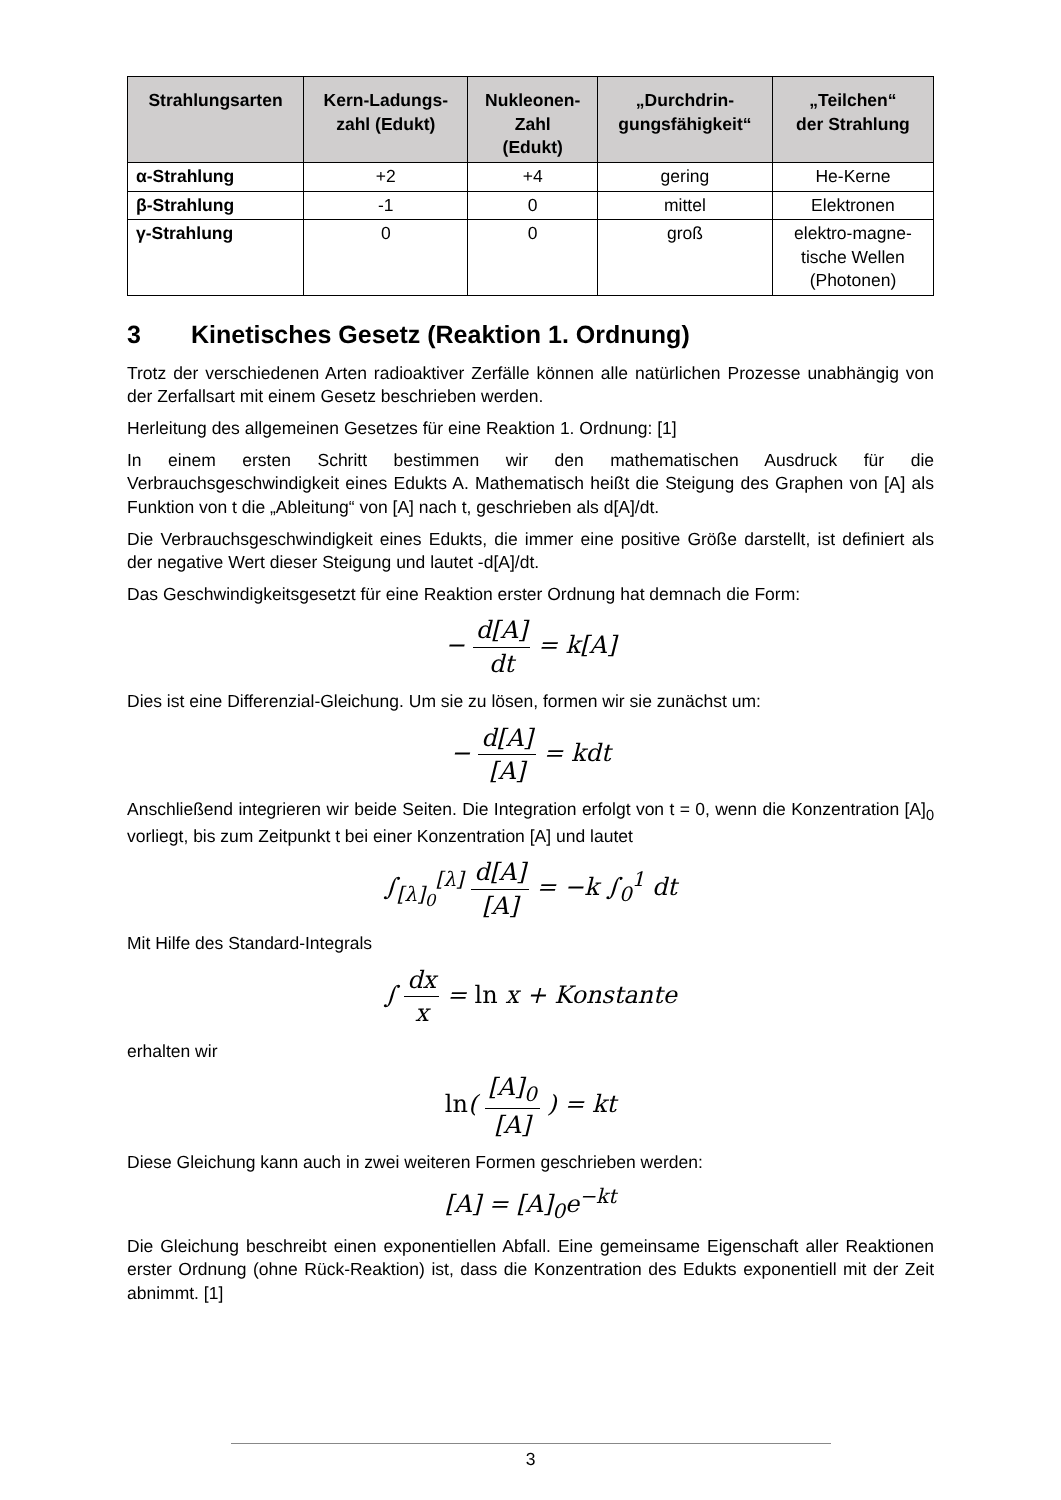| Strahlungsarten | Kern-Ladungs- zahl (Edukt) | Nukleonen- Zahl (Edukt) | „Durchdrin- gungsfähigkeit“ | „Teilchen“ der Strahlung |
| --- | --- | --- | --- | --- |
| α-Strahlung | +2 | +4 | gering | He-Kerne |
| β-Strahlung | -1 | 0 | mittel | Elektronen |
| γ-Strahlung | 0 | 0 | groß | elektro-magne- tische Wellen (Photonen) |
3 Kinetisches Gesetz (Reaktion 1. Ordnung)
Trotz der verschiedenen Arten radioaktiver Zerfälle können alle natürlichen Prozesse unabhängig von der Zerfallsart mit einem Gesetz beschrieben werden.
Herleitung des allgemeinen Gesetzes für eine Reaktion 1. Ordnung: [1]
In einem ersten Schritt bestimmen wir den mathematischen Ausdruck für die Verbrauchsgeschwindigkeit eines Edukts A. Mathematisch heißt die Steigung des Graphen von [A] als Funktion von t die „Ableitung“ von [A] nach t, geschrieben als d[A]/dt.
Die Verbrauchsgeschwindigkeit eines Edukts, die immer eine positive Größe darstellt, ist definiert als der negative Wert dieser Steigung und lautet -d[A]/dt.
Das Geschwindigkeitsgesetzt für eine Reaktion erster Ordnung hat demnach die Form:
− d[A] dt = k[A]
Dies ist eine Differenzial-Gleichung. Um sie zu lösen, formen wir sie zunächst um:
− d[A] [A] = kdt
Anschließend integrieren wir beide Seiten. Die Integration erfolgt von t = 0, wenn die Konzentration [A]<sub>0</sub> vorliegt, bis zum Zeitpunkt t bei einer Konzentration [A] und lautet
∫<sub>[λ]<sub>0</sub></sub><sup>[λ]</sup> d[A] [A] = −k ∫<sub>0</sub><sup>1</sup> dt
Mit Hilfe des Standard-Integrals
∫ dx x = ln x + Konstante
erhalten wir
ln( [A]<sub>0</sub> [A] ) = kt
Diese Gleichung kann auch in zwei weiteren Formen geschrieben werden:
[A] = [A]<sub>0</sub>e<sup>−kt</sup>
Die Gleichung beschreibt einen exponentiellen Abfall. Eine gemeinsame Eigenschaft aller Reaktionen erster Ordnung (ohne Rück-Reaktion) ist, dass die Konzentration des Edukts exponentiell mit der Zeit abnimmt. [1]
3